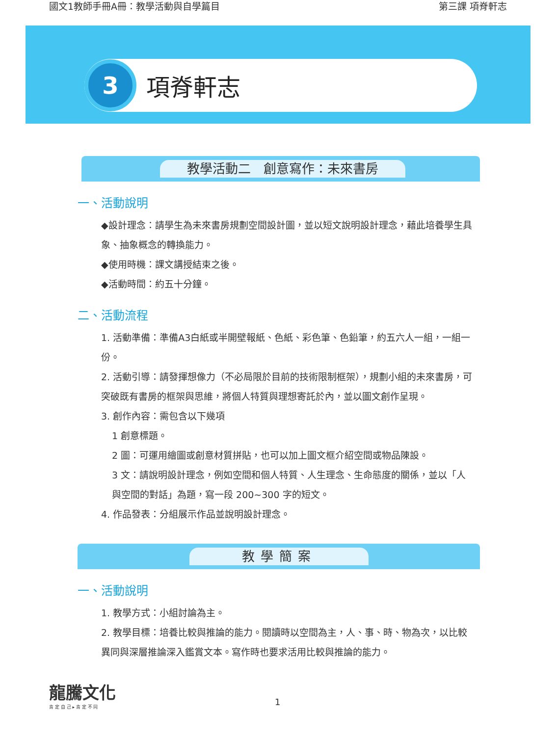國文1教師手冊A冊：教學活動與自學篇目 第三課 項脊軒志
3
項脊軒志
教學活動二　創意寫作：未來書房
一、活動說明
◆設計理念：請學生為未來書房規劃空間設計圖，並以短文說明設計理念，藉此培養學生具象、抽象概念的轉換能力。
◆使用時機：課文講授結束之後。
◆活動時間：約五十分鐘。
二、活動流程
1. 活動準備：準備A3白紙或半開壁報紙、色紙、彩色筆、色鉛筆，約五六人一組，一組一份。
2. 活動引導：請發揮想像力（不必局限於目前的技術限制框架），規劃小組的未來書房，可突破既有書房的框架與思維，將個人特質與理想寄託於內，並以圖文創作呈現。
3. 創作內容：需包含以下幾項
1 創意標題。
2 圖：可運用繪圖或創意材質拼貼，也可以加上圖文框介紹空間或物品陳設。
3 文：請說明設計理念，例如空間和個人特質、人生理念、生命態度的關係，並以「人與空間的對話」為題，寫一段 200~300 字的短文。
4. 作品發表：分組展示作品並說明設計理念。
教學簡案
一、活動說明
1. 教學方式：小組討論為主。
2. 教學目標：培養比較與推論的能力。閱讀時以空間為主，人、事、時、物為次，以比較異同與深層推論深入鑑賞文本。寫作時也要求活用比較與推論的能力。
龍騰文化
肯 定 自 己 ▸ 肯 定 不 同
1